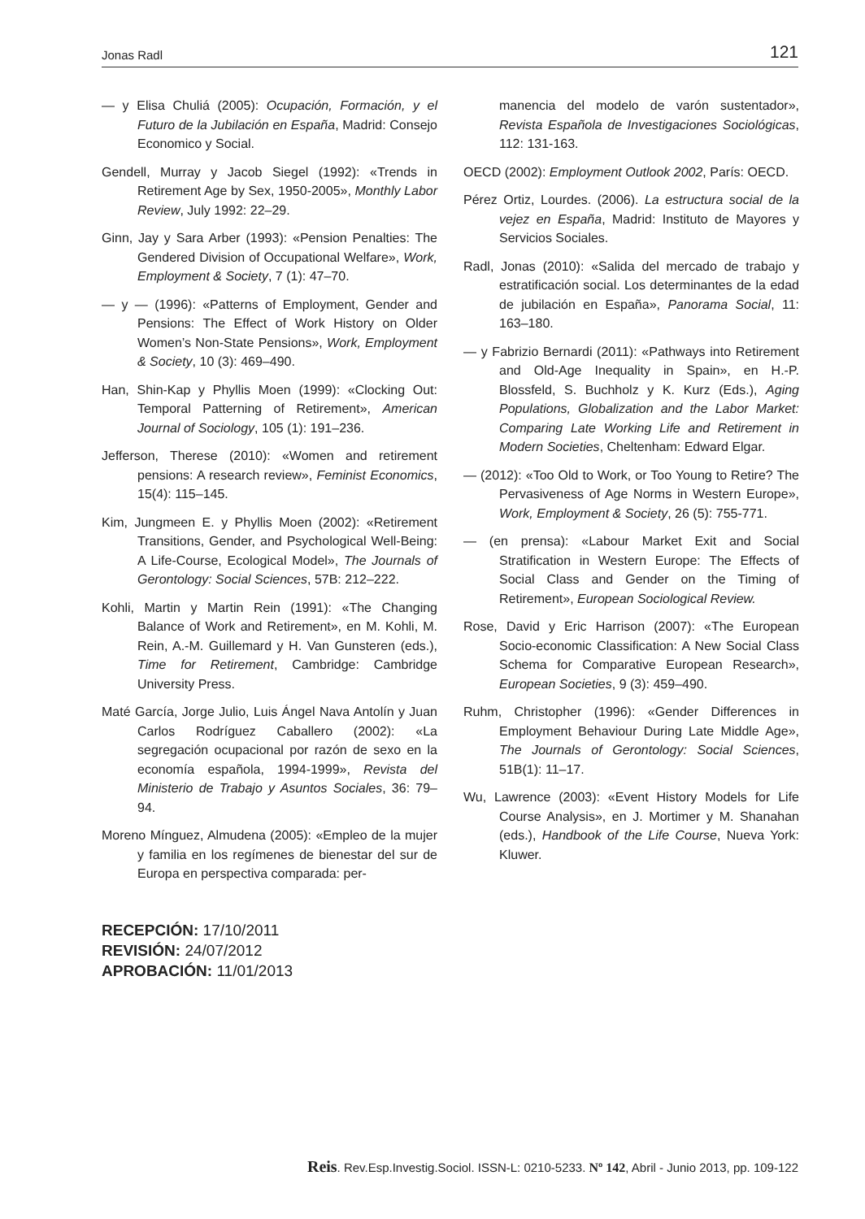Jonas Radl 121
— y Elisa Chuliá (2005): Ocupación, Formación, y el Futuro de la Jubilación en España, Madrid: Consejo Economico y Social.
Gendell, Murray y Jacob Siegel (1992): «Trends in Retirement Age by Sex, 1950-2005», Monthly Labor Review, July 1992: 22–29.
Ginn, Jay y Sara Arber (1993): «Pension Penalties: The Gendered Division of Occupational Welfare», Work, Employment & Society, 7 (1): 47–70.
— y — (1996): «Patterns of Employment, Gender and Pensions: The Effect of Work History on Older Women’s Non-State Pensions», Work, Employment & Society, 10 (3): 469–490.
Han, Shin-Kap y Phyllis Moen (1999): «Clocking Out: Temporal Patterning of Retirement», American Journal of Sociology, 105 (1): 191–236.
Jefferson, Therese (2010): «Women and retirement pensions: A research review», Feminist Economics, 15(4): 115–145.
Kim, Jungmeen E. y Phyllis Moen (2002): «Retirement Transitions, Gender, and Psychological Well-Being: A Life-Course, Ecological Model», The Journals of Gerontology: Social Sciences, 57B: 212–222.
Kohli, Martin y Martin Rein (1991): «The Changing Balance of Work and Retirement», en M. Kohli, M. Rein, A.-M. Guillemard y H. Van Gunsteren (eds.), Time for Retirement, Cambridge: Cambridge University Press.
Maté García, Jorge Julio, Luis Ángel Nava Antolín y Juan Carlos Rodríguez Caballero (2002): «La segregación ocupacional por razón de sexo en la economía española, 1994-1999», Revista del Ministerio de Trabajo y Asuntos Sociales, 36: 79–94.
Moreno Mínguez, Almudena (2005): «Empleo de la mujer y familia en los regímenes de bienestar del sur de Europa en perspectiva comparada: per-
manencia del modelo de varón sustentador», Revista Española de Investigaciones Sociológicas, 112: 131-163.
OECD (2002): Employment Outlook 2002, París: OECD.
Pérez Ortiz, Lourdes. (2006). La estructura social de la vejez en España, Madrid: Instituto de Mayores y Servicios Sociales.
Radl, Jonas (2010): «Salida del mercado de trabajo y estratificación social. Los determinantes de la edad de jubilación en España», Panorama Social, 11: 163–180.
— y Fabrizio Bernardi (2011): «Pathways into Retirement and Old-Age Inequality in Spain», en H.-P. Blossfeld, S. Buchholz y K. Kurz (Eds.), Aging Populations, Globalization and the Labor Market: Comparing Late Working Life and Retirement in Modern Societies, Cheltenham: Edward Elgar.
— (2012): «Too Old to Work, or Too Young to Retire? The Pervasiveness of Age Norms in Western Europe», Work, Employment & Society, 26 (5): 755-771.
— (en prensa): «Labour Market Exit and Social Stratification in Western Europe: The Effects of Social Class and Gender on the Timing of Retirement», European Sociological Review.
Rose, David y Eric Harrison (2007): «The European Socio-economic Classification: A New Social Class Schema for Comparative European Research», European Societies, 9 (3): 459–490.
Ruhm, Christopher (1996): «Gender Differences in Employment Behaviour During Late Middle Age», The Journals of Gerontology: Social Sciences, 51B(1): 11–17.
Wu, Lawrence (2003): «Event History Models for Life Course Analysis», en J. Mortimer y M. Shanahan (eds.), Handbook of the Life Course, Nueva York: Kluwer.
RECEPCIÓN: 17/10/2011
REVISIÓN: 24/07/2012
APROBACIÓN: 11/01/2013
Reis. Rev.Esp.Investig.Sociol. ISSN-L: 0210-5233. Nº 142, Abril - Junio 2013, pp. 109-122